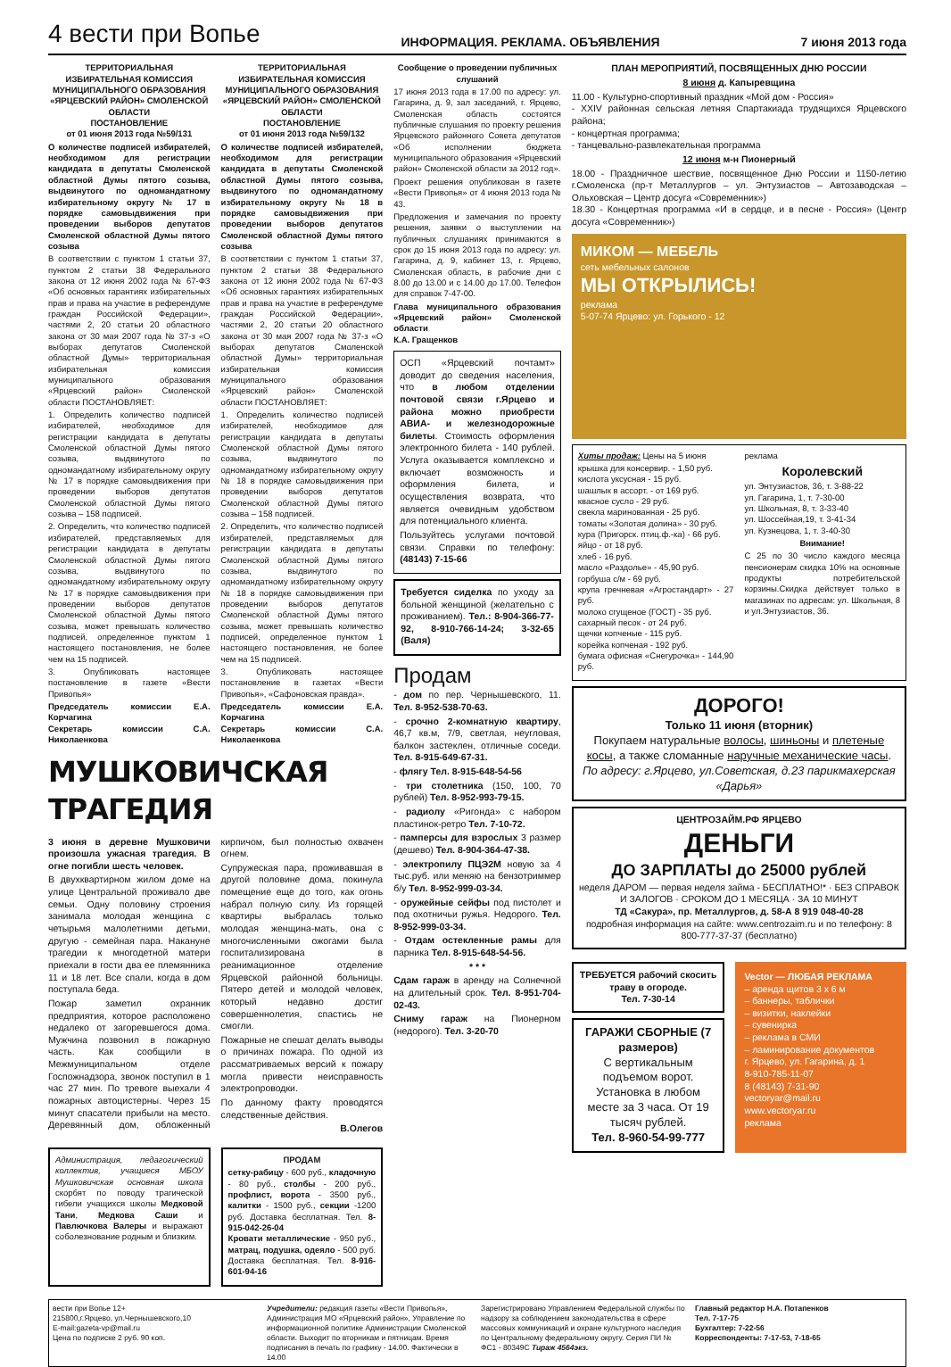4 вести при Вопье ИНФОРМАЦИЯ. РЕКЛАМА. ОБЪЯВЛЕНИЯ 7 июня 2013 года
ТЕРРИТОРИАЛЬНАЯ ИЗБИРАТЕЛЬНАЯ КОМИССИЯ МУНИЦИПАЛЬНОГО ОБРАЗОВАНИЯ «ЯРЦЕВСКИЙ РАЙОН» СМОЛЕНСКОЙ ОБЛАСТИ
ПОСТАНОВЛЕНИЕ
от 01 июня 2013 года №59/131
О количестве подписей избирателей, необходимом для регистрации кандидата в депутаты Смоленской областной Думы пятого созыва, выдвинутого по одномандатному избирательному округу № 17 в порядке самовыдвижения при проведении выборов депутатов Смоленской областной Думы пятого созыва
В соответствии с пунктом 1 статьи 37, пунктом 2 статьи 38 Федерального закона от 12 июня 2002 года № 67-ФЗ «Об основных гарантиях избирательных прав и права на участие в референдуме граждан Российской Федерации», частями 2, 20 статьи 20 областного закона от 30 мая 2007 года № 37-з «О выборах депутатов Смоленской областной Думы» территориальная избирательная комиссия муниципального образования «Ярцевский район» Смоленской области ПОСТАНОВЛЯЕТ:
1. Определить количество подписей избирателей, необходимое для регистрации кандидата в депутаты Смоленской областной Думы пятого созыва, выдвинутого по одномандатному избирательному округу № 17 в порядке самовыдвижения при проведении выборов депутатов Смоленской областной Думы пятого созыва – 158 подписей.
2. Определить, что количество подписей избирателей, представляемых для регистрации кандидата в депутаты Смоленской областной Думы пятого созыва, выдвинутого по одномандатному избирательному округу № 17 в порядке самовыдвижения при проведении выборов депутатов Смоленской областной Думы пятого созыва, может превышать количество подписей, определенное пунктом 1 настоящего постановления, не более чем на 15 подписей.
3. Опубликовать настоящее постановление в газете «Вести Привопья»
Председатель комиссии Е.А. Корчагина
Секретарь комиссии С.А. Николаенкова
ТЕРРИТОРИАЛЬНАЯ ИЗБИРАТЕЛЬНАЯ КОМИССИЯ МУНИЦИПАЛЬНОГО ОБРАЗОВАНИЯ «ЯРЦЕВСКИЙ РАЙОН» СМОЛЕНСКОЙ ОБЛАСТИ
ПОСТАНОВЛЕНИЕ
от 01 июня 2013 года №59/132
О количестве подписей избирателей, необходимом для регистрации кандидата в депутаты Смоленской областной Думы пятого созыва, выдвинутого по одномандатному избирательному округу № 18 в порядке самовыдвижения при проведении выборов депутатов Смоленской областной Думы пятого созыва
В соответствии с пунктом 1 статьи 37, пунктом 2 статьи 38 Федерального закона от 12 июня 2002 года № 67-ФЗ «Об основных гарантиях избирательных прав и права на участие в референдуме граждан Российской Федерации», частями 2, 20 статьи 20 областного закона от 30 мая 2007 года № 37-з «О выборах депутатов Смоленской областной Думы» территориальная избирательная комиссия муниципального образования «Ярцевский район» Смоленской области ПОСТАНОВЛЯЕТ:
1. Определить количество подписей избирателей, необходимое для регистрации кандидата в депутаты Смоленской областной Думы пятого созыва, выдвинутого по одномандатному избирательному округу № 18 в порядке самовыдвижения при проведении выборов депутатов Смоленской областной Думы пятого созыва – 158 подписей.
2. Определить, что количество подписей избирателей, представляемых для регистрации кандидата в депутаты Смоленской областной Думы пятого созыва, выдвинутого по одномандатному избирательному округу № 18 в порядке самовыдвижения при проведении выборов депутатов Смоленской областной Думы пятого созыва, может превышать количество подписей, определенное пунктом 1 настоящего постановления, не более чем на 15 подписей.
3. Опубликовать настоящее постановление в газетах «Вести Привопья», «Сафоновская правда».
Председатель комиссии Е.А. Корчагина
Секретарь комиссии С.А. Николаенкова
МУШКОВИЧСКАЯ ТРАГЕДИЯ
3 июня в деревне Мушковичи произошла ужасная трагедия. В огне погибли шесть человек.
В двухквартирном жилом доме на улице Центральной проживало две семьи. Одну половину строения занимала молодая женщина с четырьмя малолетними детьми, другую - семейная пара. Накануне трагедии к многодетной матери приехали в гости два ее племянника 11 и 18 лет. Все спали, когда в дом поступала беда.
Пожар заметил охранник предприятия, которое расположено недалеко от загоревшегося дома. Мужчина позвонил в пожарную часть. Как сообщили в Межмуниципальном отделе Госпожнадзора, звонок поступил в 1 час 27 мин. По тревоге выехали 4 пожарных автоцистерны. Через 15 минут спасатели прибыли на место. Деревянный дом, обложенный кирпичом, был полностью охвачен огнем.
Супружеская пара, проживавшая в другой половине дома, покинула помещение еще до того, как огонь набрал полную силу. Из горящей квартиры выбралась только молодая женщина-мать, она с многочисленными ожогами была госпитализирована в реанимационное отделение Ярцевской районной больницы. Пятеро детей и молодой человек, который недавно достиг совершеннолетия, спастись не смогли.
Пожарные не спешат делать выводы о причинах пожара. По одной из рассматриваемых версий к пожару могла привести неисправность электропроводки.
По данному факту проводятся следственные действия.
В.Олегов
Администрация, педагогический коллектив, учащиеся МБОУ Мушковичская основная школа скорбят по поводу трагической гибели учащихся школы Медковой Тани, Медкова Саши и Павлючкова Валеры и выражают соболезнование родным и близким.
ПРОДАМ
сетку-рабицу - 600 руб., кладочную - 80 руб., столбы - 200 руб., профлист, ворота - 3500 руб., калитки - 1500 руб., секции -1200 руб. Доставка бесплатная. Тел. 8-915-042-26-04
Кровати металлические - 950 руб., матрац, подушка, одеяло - 500 руб. Доставка бесплатная. Тел. 8-916-601-94-16
Сообщение о проведении публичных слушаний
17 июня 2013 года в 17.00 по адресу: ул. Гагарина, д. 9, зал заседаний, г. Ярцево, Смоленская область состоятся публичные слушания по проекту решения Ярцевского районного Совета депутатов «Об исполнении бюджета муниципального образования «Ярцевский район» Смоленской области за 2012 год».
Проект решения опубликован в газете «Вести Привопья» от 4 июня 2013 года № 43.
Предложения и замечания по проекту решения, заявки о выступлении на публичных слушаниях принимаются в срок до 15 июня 2013 года по адресу: ул. Гагарина, д. 9, кабинет 13, г. Ярцево, Смоленская область, в рабочие дни с 8.00 до 13.00 и с 14.00 до 17.00. Телефон для справок 7-47-00.
Глава муниципального образования «Ярцевский район» Смоленской области
К.А. Гращенков
ОСП «Ярцевский почтамт» доводит до сведения населения, что в любом отделении почтовой связи г.Ярцево и района можно приобрести АВИА- и железнодорожные билеты. Стоимость оформления электронного билета - 140 рублей. Услуга оказывается комплексно и включает возможность и оформления билета, и осуществления возврата, что является очевидным удобством для потенциального клиента.
Пользуйтесь услугами почтовой связи. Справки по телефону: (48143) 7-15-66
Требуется сиделка по уходу за больной женщиной (желательно с проживанием). Тел.: 8-904-366-77-92, 8-910-766-14-24; 3-32-65 (Валя)
Продам
- дом по пер. Чернышевского, 11. Тел. 8-952-538-70-63.
- срочно 2-комнатную квартиру, 46,7 кв.м, 7/9, светлая, неугловая, балкон застеклен, отличные соседи. Тел. 8-915-649-67-31.
- флягу Тел. 8-915-648-54-56
- три столетника (150, 100, 70 рублей) Тел. 8-952-993-79-15.
- радиолу «Ригонда» с набором пластинок-ретро Тел. 7-10-72.
- памперсы для взрослых 3 размер (дешево) Тел. 8-904-364-47-38.
- электропилу ПЦЭ2М новую за 4 тыс.руб. или меняю на бензотриммер б/у Тел. 8-952-999-03-34.
- оружейные сейфы под пистолет и под охотничьи ружья. Недорого. Тел. 8-952-999-03-34.
- Отдам остекленные рамы для парника Тел. 8-915-648-54-56.
* * *
Сдам гараж в аренду на Солнечной на длительный срок. Тел. 8-951-704-02-43.
Сниму гараж на Пионерном (недорого). Тел. 3-20-70
ПЛАН МЕРОПРИЯТИЙ, ПОСВЯЩЕННЫХ ДНЮ РОССИИ
8 июня д. Капыревщина
11.00 - Культурно-спортивный праздник «Мой дом - Россия»
- XXIV районная сельская летняя Спартакиада трудящихся Ярцевского района;
- концертная программа;
- танцевально-развлекательная программа
12 июня м-н Пионерный
18.00 - Праздничное шествие, посвященное Дню России и 1150-летию г.Смоленска (пр-т Металлургов – ул. Энтузиастов – Автозаводская – Ольховская – Центр досуга «Современник»)
18.30 - Концертная программа «И в сердце, и в песне - Россия» (Центр досуга «Современник»)
МИКОМ — МЕБЕЛЬ
сеть мебельных салонов
МЫ ОТКРЫЛИСЬ!
реклама
5-07-74 Ярцево: ул. Горького - 12
Хиты продаж: Цены на 5 июня
крышка для консервир. - 1,50 руб.
кислота уксусная - 15 руб.
шашлык в ассорт. - от 169 руб.
квасное сусло - 29 руб.
свекла маринованная - 25 руб.
томаты «Золотая долина» - 30 руб.
кура (Пригорск. птиц.ф.-ка) - 66 руб.
яйцо - от 18 руб.
хлеб - 16 руб.
масло «Раздолье» - 45,90 руб.
горбуша с/м - 69 руб.
крупа гречневая «Агростандарт» - 27 руб.
молоко сгущеное (ГОСТ) - 35 руб.
сахарный песок - от 24 руб.
щечки копченые - 115 руб.
корейка копченая - 192 руб.
бумага офисная «Снегурочка» - 144,90 руб.
реклама
Королевский
ул. Энтузиастов, 36, т. 3-88-22
ул. Гагарина, 1, т. 7-30-00
ул. Школьная, 8, т. 3-33-40
ул. Шоссейная,19, т. 3-41-34
ул. Кузнецова, 1, т. 3-40-30
Внимание!
С 25 по 30 число каждого месяца пенсионерам скидка 10% на основные продукты потребительской корзины.Скидка действует только в магазинах по адресам: ул. Школьная, 8 и ул.Энтузиастов, 36.
ДОРОГО!
Только 11 июня (вторник)
Покупаем натуральные волосы, шиньоны и плетеные косы, а также сломанные наручные механические часы.
По адресу: г.Ярцево, ул.Советская, д.23 парикмахерская «Дарья»
ЦЕНТРОЗАЙМ.РФ ЯРЦЕВО
ДЕНЬГИ
ДО ЗАРПЛАТЫ до 25000 рублей
неделя ДАРОМ — первая неделя займа - БЕСПЛАТНО!* · БЕЗ СПРАВОК И ЗАЛОГОВ · СРОКОМ ДО 1 МЕСЯЦА · ЗА 10 МИНУТ
ТД «Сакура», пр. Металлургов, д. 58-А 8 919 048-40-28
подробная информация на сайте: www.centrozaim.ru и по телефону: 8 800-777-37-37 (бесплатно)
ТРЕБУЕТСЯ рабочий скосить траву в огороде.
Тел. 7-30-14
ГАРАЖИ СБОРНЫЕ (7 размеров)
С вертикальным подъемом ворот. Установка в любом месте за 3 часа. От 19 тысяч рублей.
Тел. 8-960-54-99-777
Vector — ЛЮБАЯ РЕКЛАМА
– аренда щитов 3 х 6 м
– баннеры, таблички
– визитки, наклейки
– сувенирка
– реклама в СМИ
– ламинирование документов
г. Ярцево, ул. Гагарина, д. 1
8-910-785-11-07
8 (48143) 7-31-90
vectoryar@mail.ru
www.vectoryar.ru
реклама
вести при Вопье 12+
215800,г.Ярцево, ул.Чернышевского,10
E-mail:gazeta-vp@mail.ru
Цена по подписке 2 руб. 90 коп.
Учредители: редакция газеты «Вести Привопья», Администрация МО «Ярцевский район», Управление по информационной политике Администрации Смоленской области. Выходит по вторникам и пятницам. Время подписания в печать по графику - 14.00. Фактически в 14.00
Зарегистрировано Управлением Федеральной службы по надзору за соблюдением законодательства в сфере массовых коммуникаций и охране культурного наследия по Центральному федеральному округу. Серия ПИ № ФС1 - 80349С Тираж 4564экз.
Главный редактор Н.А. Потапенков
Тел. 7-17-75
Бухгалтер: 7-22-56
Корреспонденты: 7-17-53, 7-18-65